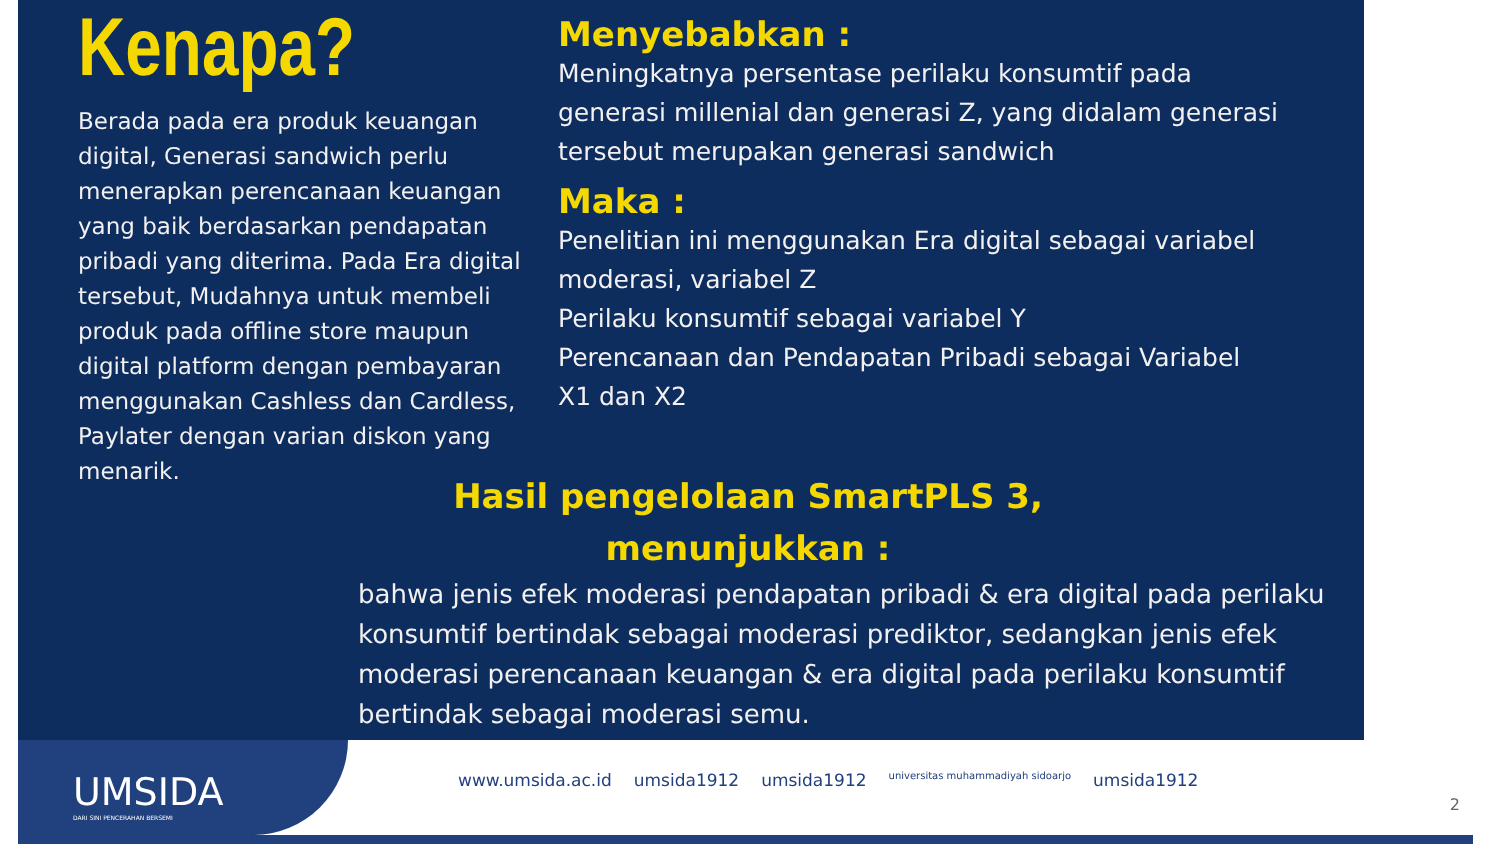Kenapa?
Berada pada era produk keuangan digital, Generasi sandwich perlu menerapkan perencanaan keuangan yang baik berdasarkan pendapatan pribadi yang diterima. Pada Era digital tersebut, Mudahnya untuk membeli produk pada offline store maupun digital platform dengan pembayaran menggunakan Cashless dan Cardless, Paylater dengan varian diskon yang menarik.
Menyebabkan :
Meningkatnya persentase perilaku konsumtif pada generasi millenial dan generasi Z, yang didalam generasi tersebut merupakan generasi sandwich
Maka :
Penelitian ini menggunakan Era digital sebagai variabel moderasi, variabel Z
Perilaku konsumtif sebagai variabel Y
Perencanaan dan Pendapatan Pribadi sebagai Variabel X1 dan X2
Hasil pengelolaan SmartPLS 3, menunjukkan :
bahwa jenis efek moderasi pendapatan pribadi & era digital pada perilaku konsumtif bertindak sebagai moderasi prediktor, sedangkan jenis efek moderasi perencanaan keuangan & era digital pada perilaku konsumtif bertindak sebagai moderasi semu.
UMSIDA
DARI SINI PENCERAHAN BERSEMI
www.umsida.ac.id umsida1912 umsida1912 universitas muhammadiyah sidoarjo umsida1912
2